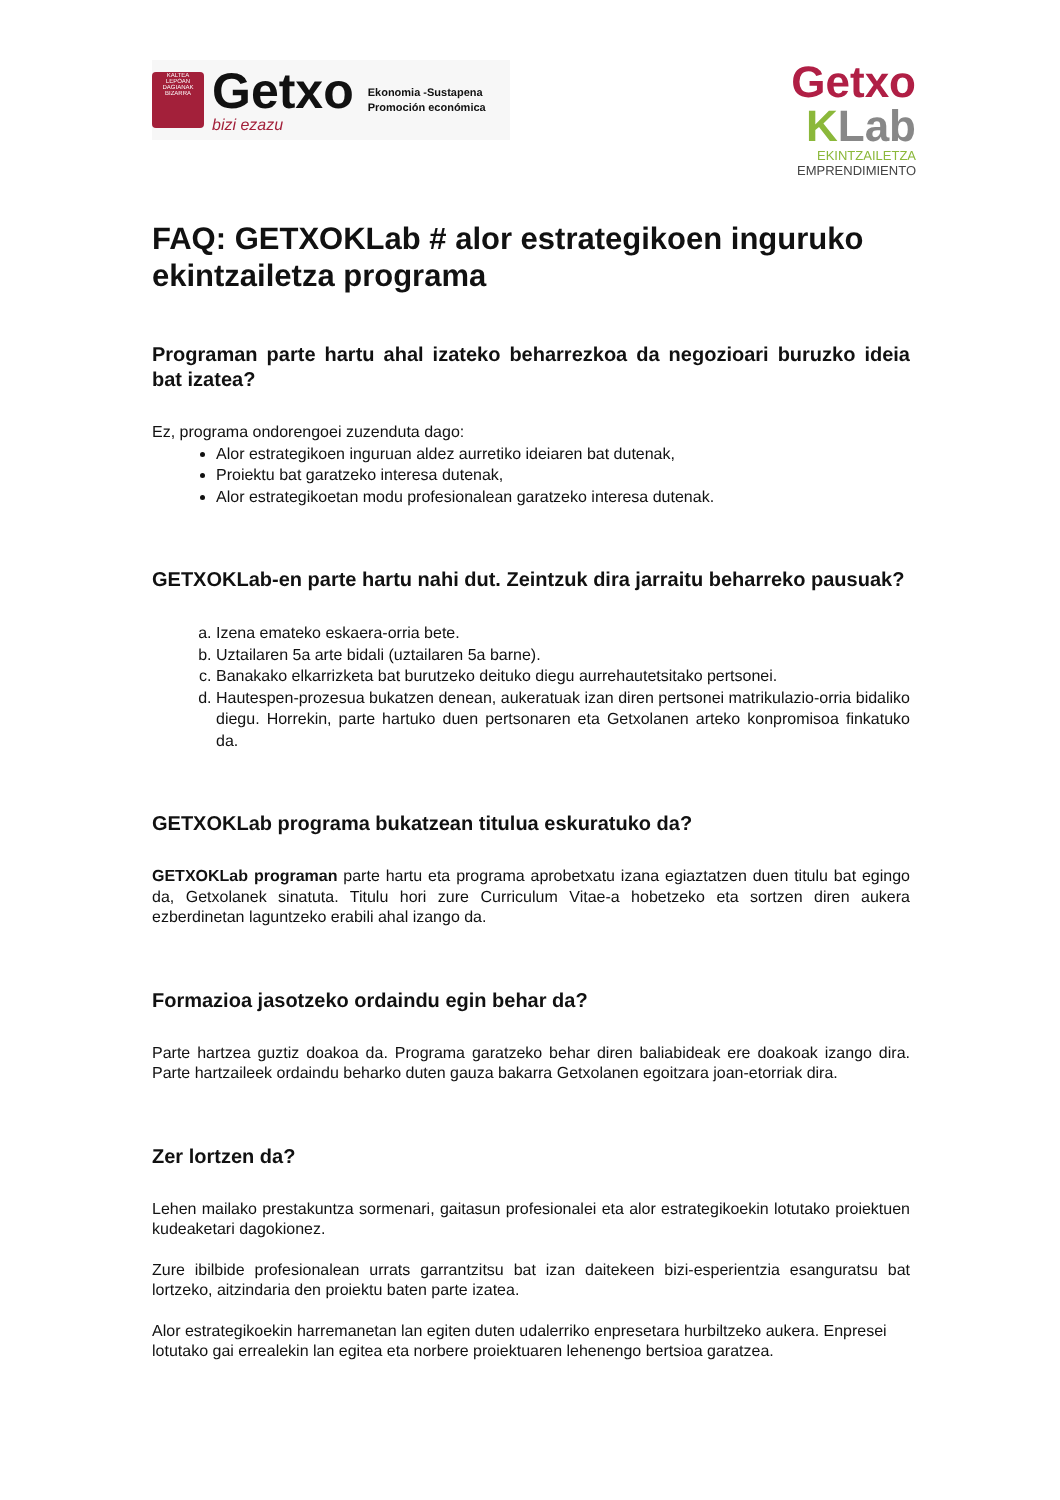KALTEA
LEPOAN DAGIANAK
BIZARRA
Getxo
bizi ezazu
Ekonomia -Sustapena
Promoción económica
Getxo
KLab
EKINTZAILETZA
EMPRENDIMIENTO
FAQ: GETXOKLab # alor estrategikoen inguruko ekintzailetza programa
Programan parte hartu ahal izateko beharrezkoa da negozioari buruzko ideia bat izatea?
Ez, programa ondorengoei zuzenduta dago:
Alor estrategikoen inguruan aldez aurretiko ideiaren bat dutenak,
Proiektu bat garatzeko interesa dutenak,
Alor estrategikoetan modu profesionalean garatzeko interesa dutenak.
GETXOKLab-en parte hartu nahi dut. Zeintzuk dira jarraitu beharreko pausuak?
a. Izena emateko eskaera-orria bete.
b. Uztailaren 5a arte bidali (uztailaren 5a barne).
c. Banakako elkarrizketa bat burutzeko deituko diegu aurrehautetsitako pertsonei.
d. Hautespen-prozesua bukatzen denean, aukeratuak izan diren pertsonei matrikulazio-orria bidaliko diegu. Horrekin, parte hartuko duen pertsonaren eta Getxolanen arteko konpromisoa finkatuko da.
GETXOKLab programa bukatzean titulua eskuratuko da?
GETXOKLab programan parte hartu eta programa aprobetxatu izana egiaztatzen duen titulu bat egingo da, Getxolanek sinatuta. Titulu hori zure Curriculum Vitae-a hobetzeko eta sortzen diren aukera ezberdinetan laguntzeko erabili ahal izango da.
Formazioa jasotzeko ordaindu egin behar da?
Parte hartzea guztiz doakoa da. Programa garatzeko behar diren baliabideak ere doakoak izango dira. Parte hartzaileek ordaindu beharko duten gauza bakarra Getxolanen egoitzara joan-etorriak dira.
Zer lortzen da?
Lehen mailako prestakuntza sormenari, gaitasun profesionalei eta alor estrategikoekin lotutako proiektuen kudeaketari dagokionez.
Zure ibilbide profesionalean urrats garrantzitsu bat izan daitekeen bizi-esperientzia esanguratsu bat lortzeko, aitzindaria den proiektu baten parte izatea.
Alor estrategikoekin harremanetan lan egiten duten udalerriko enpresetara hurbiltzeko aukera. Enpresei lotutako gai errealekin lan egitea eta norbere proiektuaren lehenengo bertsioa garatzea.